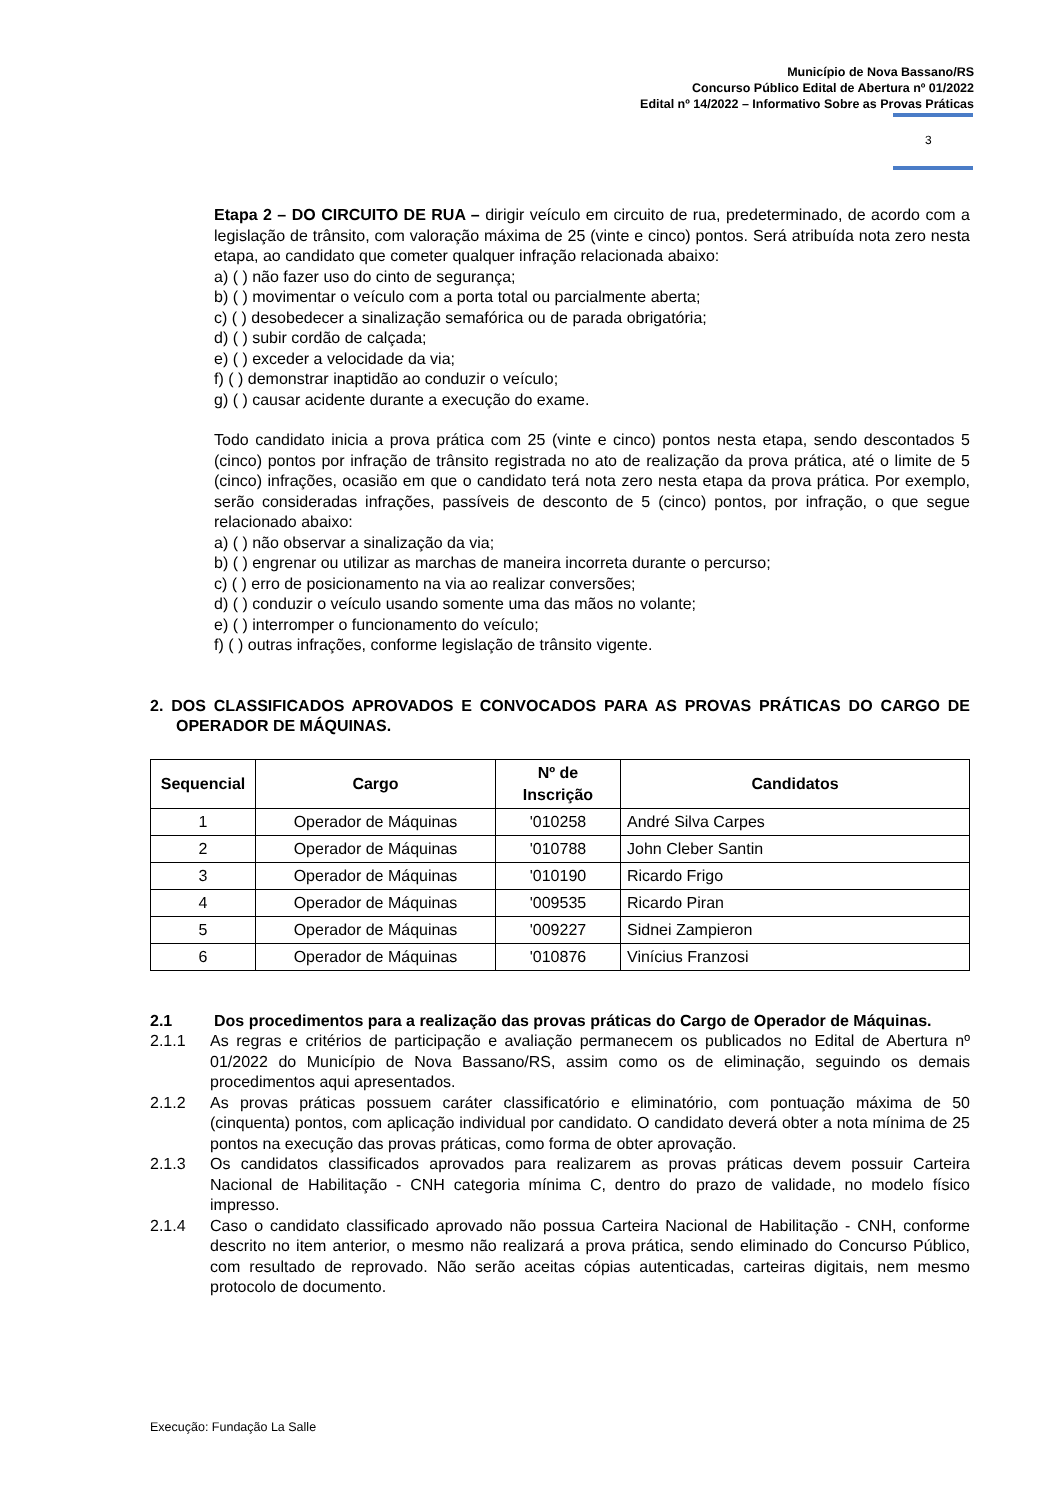Município de Nova Bassano/RS
Concurso Público Edital de Abertura nº 01/2022
Edital nº 14/2022 – Informativo Sobre as Provas Práticas
3
Etapa 2 – DO CIRCUITO DE RUA – dirigir veículo em circuito de rua, predeterminado, de acordo com a legislação de trânsito, com valoração máxima de 25 (vinte e cinco) pontos. Será atribuída nota zero nesta etapa, ao candidato que cometer qualquer infração relacionada abaixo:
a) ( ) não fazer uso do cinto de segurança;
b) ( ) movimentar o veículo com a porta total ou parcialmente aberta;
c) ( ) desobedecer a sinalização semafórica ou de parada obrigatória;
d) ( ) subir cordão de calçada;
e) ( ) exceder a velocidade da via;
f) ( ) demonstrar inaptidão ao conduzir o veículo;
g) ( ) causar acidente durante a execução do exame.
Todo candidato inicia a prova prática com 25 (vinte e cinco) pontos nesta etapa, sendo descontados 5 (cinco) pontos por infração de trânsito registrada no ato de realização da prova prática, até o limite de 5 (cinco) infrações, ocasião em que o candidato terá nota zero nesta etapa da prova prática. Por exemplo, serão consideradas infrações, passíveis de desconto de 5 (cinco) pontos, por infração, o que segue relacionado abaixo:
a) ( ) não observar a sinalização da via;
b) ( ) engrenar ou utilizar as marchas de maneira incorreta durante o percurso;
c) ( ) erro de posicionamento na via ao realizar conversões;
d) ( ) conduzir o veículo usando somente uma das mãos no volante;
e) ( ) interromper o funcionamento do veículo;
f) ( ) outras infrações, conforme legislação de trânsito vigente.
2. DOS CLASSIFICADOS APROVADOS E CONVOCADOS PARA AS PROVAS PRÁTICAS DO CARGO DE OPERADOR DE MÁQUINAS.
| Sequencial | Cargo | Nº de Inscrição | Candidatos |
| --- | --- | --- | --- |
| 1 | Operador de Máquinas | '010258 | André Silva Carpes |
| 2 | Operador de Máquinas | '010788 | John Cleber Santin |
| 3 | Operador de Máquinas | '010190 | Ricardo Frigo |
| 4 | Operador de Máquinas | '009535 | Ricardo Piran |
| 5 | Operador de Máquinas | '009227 | Sidnei Zampieron |
| 6 | Operador de Máquinas | '010876 | Vinícius Franzosi |
2.1 Dos procedimentos para a realização das provas práticas do Cargo de Operador de Máquinas.
2.1.1 As regras e critérios de participação e avaliação permanecem os publicados no Edital de Abertura nº 01/2022 do Município de Nova Bassano/RS, assim como os de eliminação, seguindo os demais procedimentos aqui apresentados.
2.1.2 As provas práticas possuem caráter classificatório e eliminatório, com pontuação máxima de 50 (cinquenta) pontos, com aplicação individual por candidato. O candidato deverá obter a nota mínima de 25 pontos na execução das provas práticas, como forma de obter aprovação.
2.1.3 Os candidatos classificados aprovados para realizarem as provas práticas devem possuir Carteira Nacional de Habilitação - CNH categoria mínima C, dentro do prazo de validade, no modelo físico impresso.
2.1.4 Caso o candidato classificado aprovado não possua Carteira Nacional de Habilitação - CNH, conforme descrito no item anterior, o mesmo não realizará a prova prática, sendo eliminado do Concurso Público, com resultado de reprovado. Não serão aceitas cópias autenticadas, carteiras digitais, nem mesmo protocolo de documento.
Execução: Fundação La Salle